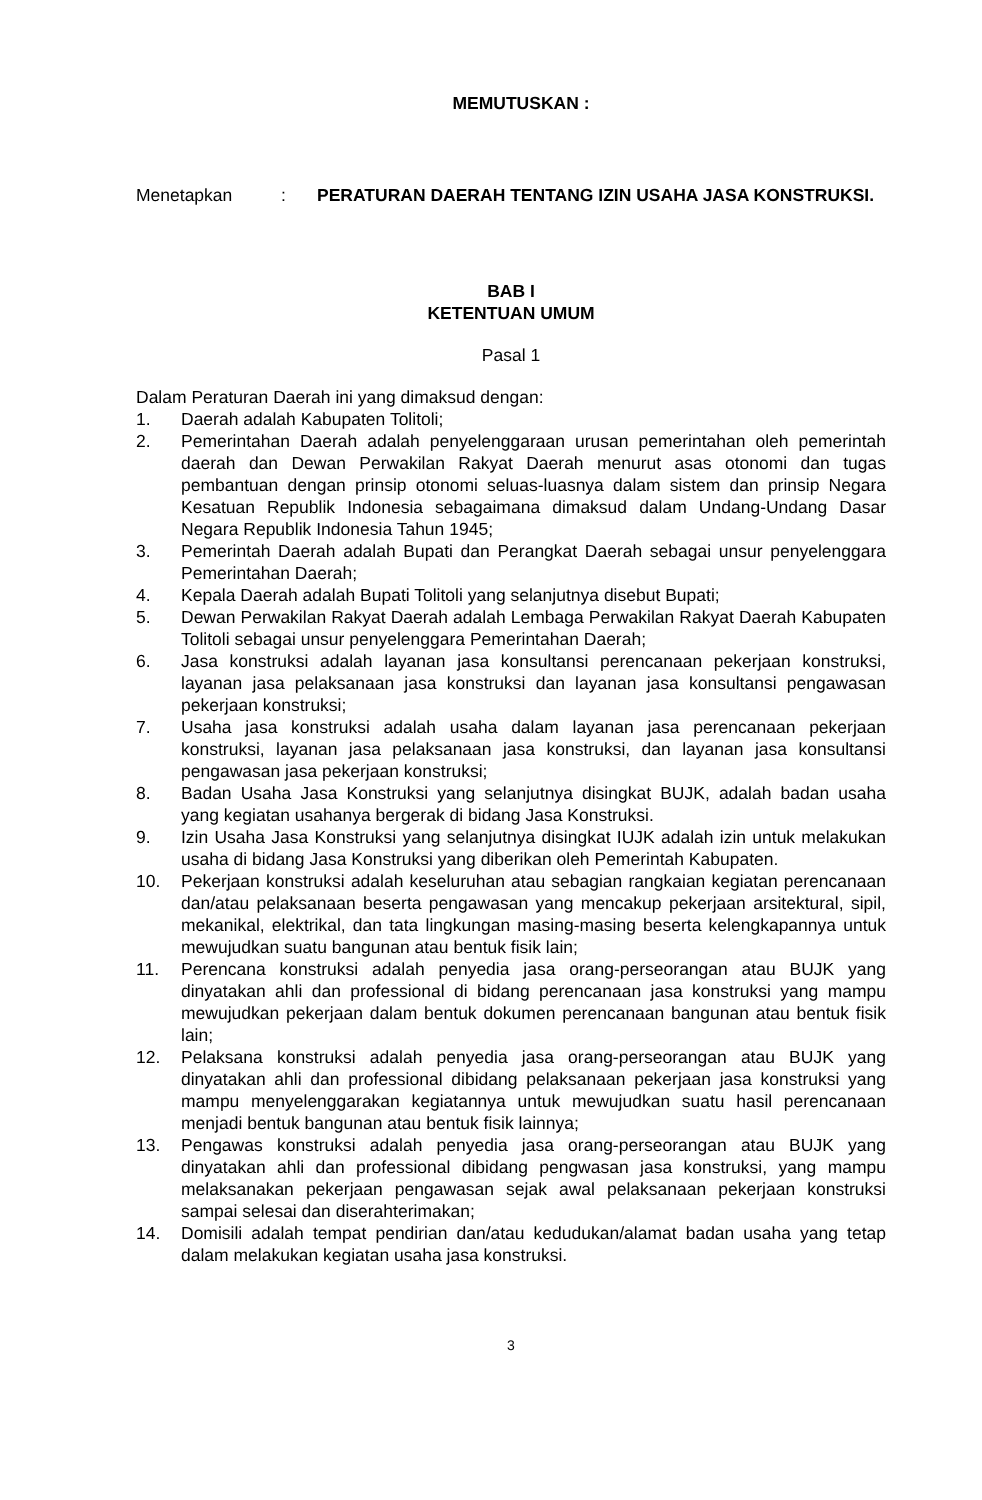MEMUTUSKAN :
Menetapkan : PERATURAN DAERAH TENTANG IZIN USAHA JASA KONSTRUKSI.
BAB I
KETENTUAN UMUM
Pasal 1
Dalam Peraturan Daerah ini yang dimaksud dengan:
1. Daerah adalah Kabupaten Tolitoli;
2. Pemerintahan Daerah adalah penyelenggaraan urusan pemerintahan oleh pemerintah daerah dan Dewan Perwakilan Rakyat Daerah menurut asas otonomi dan tugas pembantuan dengan prinsip otonomi seluas-luasnya dalam sistem dan prinsip Negara Kesatuan Republik Indonesia sebagaimana dimaksud dalam Undang-Undang Dasar Negara Republik Indonesia Tahun 1945;
3. Pemerintah Daerah adalah Bupati dan Perangkat Daerah sebagai unsur penyelenggara Pemerintahan Daerah;
4. Kepala Daerah adalah Bupati Tolitoli yang selanjutnya disebut Bupati;
5. Dewan Perwakilan Rakyat Daerah adalah Lembaga Perwakilan Rakyat Daerah Kabupaten Tolitoli sebagai unsur penyelenggara Pemerintahan Daerah;
6. Jasa konstruksi adalah layanan jasa konsultansi perencanaan pekerjaan konstruksi, layanan jasa pelaksanaan jasa konstruksi dan layanan jasa konsultansi pengawasan pekerjaan konstruksi;
7. Usaha jasa konstruksi adalah usaha dalam layanan jasa perencanaan pekerjaan konstruksi, layanan jasa pelaksanaan jasa konstruksi, dan layanan jasa konsultansi pengawasan jasa pekerjaan konstruksi;
8. Badan Usaha Jasa Konstruksi yang selanjutnya disingkat BUJK, adalah badan usaha yang kegiatan usahanya bergerak di bidang Jasa Konstruksi.
9. Izin Usaha Jasa Konstruksi yang selanjutnya disingkat IUJK adalah izin untuk melakukan usaha di bidang Jasa Konstruksi yang diberikan oleh Pemerintah Kabupaten.
10. Pekerjaan konstruksi adalah keseluruhan atau sebagian rangkaian kegiatan perencanaan dan/atau pelaksanaan beserta pengawasan yang mencakup pekerjaan arsitektural, sipil, mekanikal, elektrikal, dan tata lingkungan masing-masing beserta kelengkapannya untuk mewujudkan suatu bangunan atau bentuk fisik lain;
11. Perencana konstruksi adalah penyedia jasa orang-perseorangan atau BUJK yang dinyatakan ahli dan professional di bidang perencanaan jasa konstruksi yang mampu mewujudkan pekerjaan dalam bentuk dokumen perencanaan bangunan atau bentuk fisik lain;
12. Pelaksana konstruksi adalah penyedia jasa orang-perseorangan atau BUJK yang dinyatakan ahli dan professional dibidang pelaksanaan pekerjaan jasa konstruksi yang mampu menyelenggarakan kegiatannya untuk mewujudkan suatu hasil perencanaan menjadi bentuk bangunan atau bentuk fisik lainnya;
13. Pengawas konstruksi adalah penyedia jasa orang-perseorangan atau BUJK yang dinyatakan ahli dan professional dibidang pengwasan jasa konstruksi, yang mampu melaksanakan pekerjaan pengawasan sejak awal pelaksanaan pekerjaan konstruksi sampai selesai dan diserahterimakan;
14. Domisili adalah tempat pendirian dan/atau kedudukan/alamat badan usaha yang tetap dalam melakukan kegiatan usaha jasa konstruksi.
3